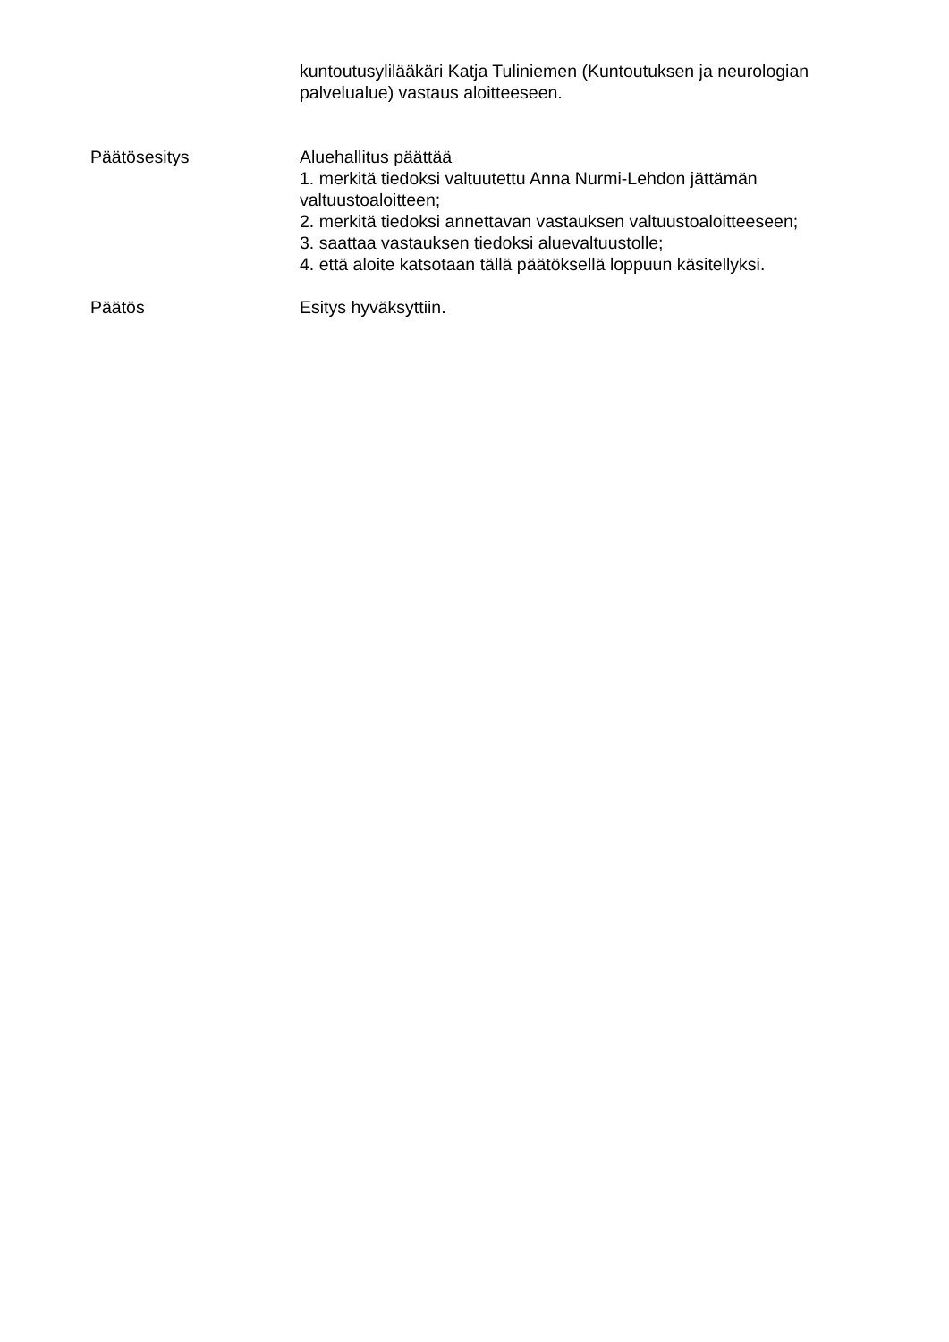kuntoutusylilääkäri Katja Tuliniemen (Kuntoutuksen ja neurologian palvelualue) vastaus aloitteeseen.
Päätösesitys Aluehallitus päättää
1. merkitä tiedoksi valtuutettu Anna Nurmi-Lehdon jättämän valtuustoaloitteen;
2. merkitä tiedoksi annettavan vastauksen valtuustoaloitteeseen;
3. saattaa vastauksen tiedoksi aluevaltuustolle;
4. että aloite katsotaan tällä päätöksellä loppuun käsitellyksi.
Päätös Esitys hyväksyttiin.